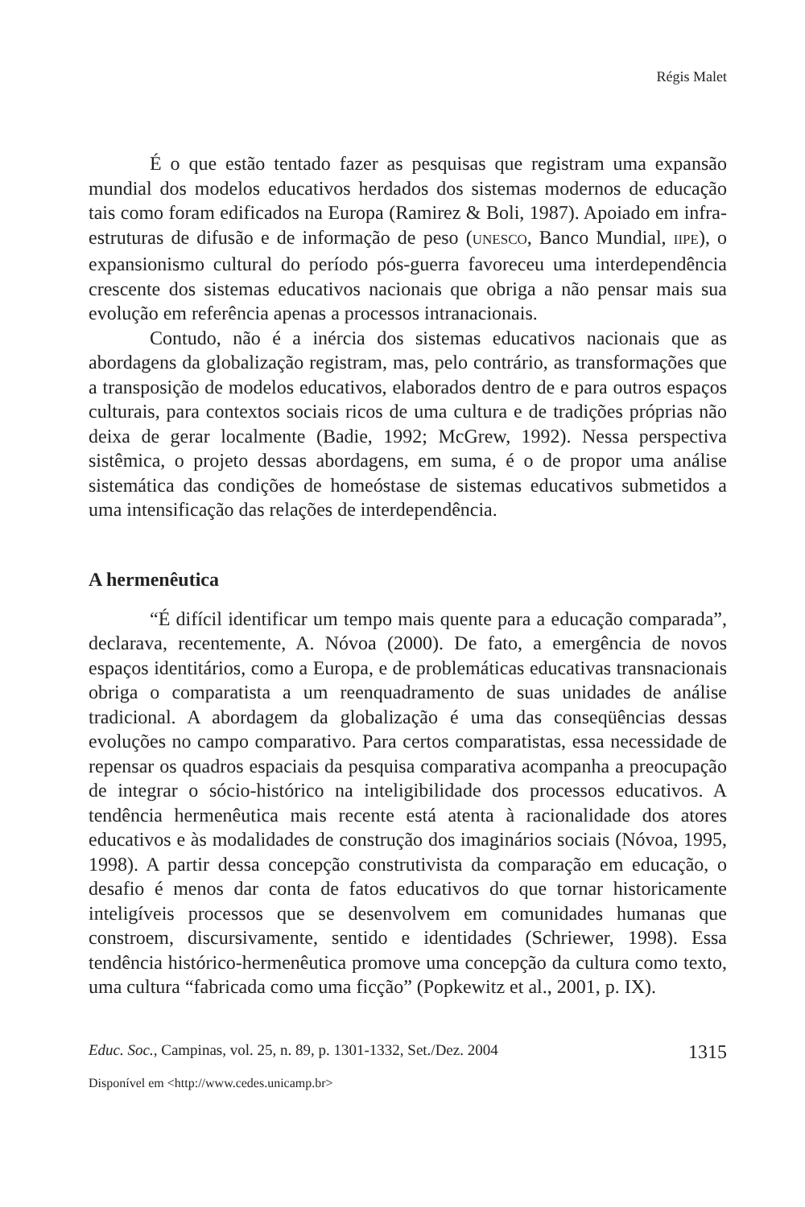Régis Malet
É o que estão tentado fazer as pesquisas que registram uma expansão mundial dos modelos educativos herdados dos sistemas modernos de educação tais como foram edificados na Europa (Ramirez & Boli, 1987). Apoiado em infra-estruturas de difusão e de informação de peso (UNESCO, Banco Mundial, IIPE), o expansionismo cultural do período pós-guerra favoreceu uma interdependência crescente dos sistemas educativos nacionais que obriga a não pensar mais sua evolução em referência apenas a processos intranacionais.
Contudo, não é a inércia dos sistemas educativos nacionais que as abordagens da globalização registram, mas, pelo contrário, as transformações que a transposição de modelos educativos, elaborados dentro de e para outros espaços culturais, para contextos sociais ricos de uma cultura e de tradições próprias não deixa de gerar localmente (Badie, 1992; McGrew, 1992). Nessa perspectiva sistêmica, o projeto dessas abordagens, em suma, é o de propor uma análise sistemática das condições de homeóstase de sistemas educativos submetidos a uma intensificação das relações de interdependência.
A hermenêutica
“É difícil identificar um tempo mais quente para a educação comparada”, declarava, recentemente, A. Nóvoa (2000). De fato, a emergência de novos espaços identitários, como a Europa, e de problemáticas educativas transnacionais obriga o comparatista a um reenquadramento de suas unidades de análise tradicional. A abordagem da globalização é uma das conseqüências dessas evoluções no campo comparativo. Para certos comparatistas, essa necessidade de repensar os quadros espaciais da pesquisa comparativa acompanha a preocupação de integrar o sócio-histórico na inteligibilidade dos processos educativos. A tendência hermenêutica mais recente está atenta à racionalidade dos atores educativos e às modalidades de construção dos imaginários sociais (Nóvoa, 1995, 1998). A partir dessa concepção construtivista da comparação em educação, o desafio é menos dar conta de fatos educativos do que tornar historicamente inteligíveis processos que se desenvolvem em comunidades humanas que constroem, discursivamente, sentido e identidades (Schriewer, 1998). Essa tendência histórico-hermenêutica promove uma concepção da cultura como texto, uma cultura “fabricada como uma ficção” (Popkewitz et al., 2001, p. IX).
Educ. Soc., Campinas, vol. 25, n. 89, p. 1301-1332, Set./Dez. 2004 1315
Disponível em <http://www.cedes.unicamp.br>